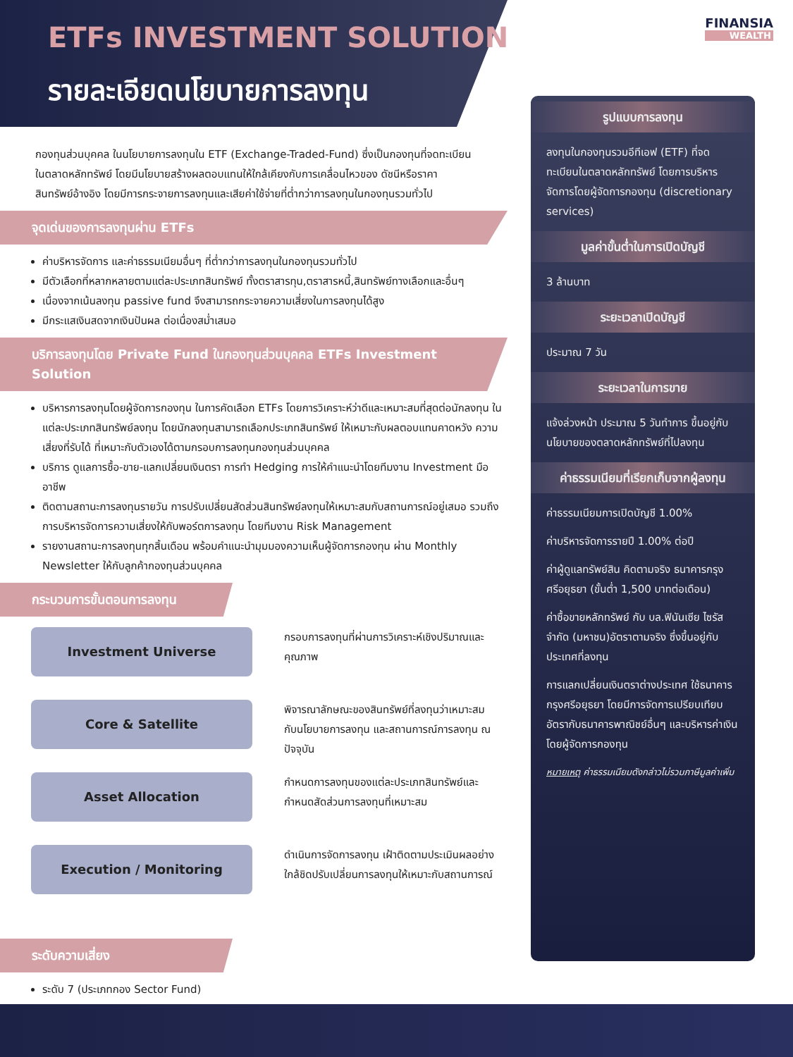ETFs INVESTMENT SOLUTION
รายละเอียดนโยบายการลงทุน
FINANSIA
WEALTH
กองทุนส่วนบุคคล ในนโยบายการลงทุนใน ETF (Exchange-Traded-Fund) ซึ่งเป็นกองทุนที่จดทะเบียนในตลาดหลักทรัพย์ โดยมีนโยบายสร้างผลตอบแทนให้ใกล้เคียงกับการเคลื่อนไหวของ ดัชนีหรือราคาสินทรัพย์อ้างอิง โดยมีการกระจายการลงทุนและเสียค่าใช้จ่ายที่ต่ำกว่าการลงทุนในกองทุนรวมทั่วไป
จุดเด่นของการลงทุนผ่าน ETFs
ค่าบริหารจัดการ และค่าธรรมเนียมอื่นๆ ที่ต่ำกว่าการลงทุนในกองทุนรวมทั่วไป
มีตัวเลือกที่หลากหลายตามแต่ละประเภทสินทรัพย์ ทั้งตราสารทุน,ตราสารหนี้,สินทรัพย์ทางเลือกและอื่นๆ
เนื่องจากเน้นลงทุน passive fund จึงสามารถกระจายความเสี่ยงในการลงทุนได้สูง
มีกระแสเงินสดจากเงินปันผล ต่อเนื่องสม่ำเสมอ
บริการลงทุนโดย Private Fund ในกองทุนส่วนบุคคล ETFs Investment Solution
บริหารการลงทุนโดยผู้จัดการกองทุน ในการคัดเลือก ETFs โดยการวิเคราะห์ว่าดีและเหมาะสมที่สุดต่อนักลงทุน ในแต่ละประเภทสินทรัพย์ลงทุน โดยนักลงทุนสามารถเลือกประเภทสินทรัพย์ ให้เหมาะกับผลตอบแทนคาดหวัง ความเสี่ยงที่รับได้ ที่เหมาะกับตัวเองได้ตามกรอบการลงทุนกองทุนส่วนบุคคล
บริการ ดูแลการซื้อ-ขาย-แลกเปลี่ยนเงินตรา การทำ Hedging การให้คำแนะนำโดยทีมงาน Investment มืออาชีพ
ติดตามสถานะการลงทุนรายวัน การปรับเปลี่ยนสัดส่วนสินทรัพย์ลงทุนให้เหมาะสมกับสถานการณ์อยู่เสมอ รวมถึงการบริหารจัดการความเสี่ยงให้กับพอร์ตการลงทุน โดยทีมงาน Risk Management
รายงานสถานะการลงทุนทุกสิ้นเดือน พร้อมคำแนะนำมุมมองความเห็นผู้จัดการกองทุน ผ่าน Monthly Newsletter ให้กับลูกค้ากองทุนส่วนบุคคล
กระบวนการขั้นตอนการลงทุน
Investment Universe
Core & Satellite
Asset Allocation
Execution / Monitoring
กรอบการลงทุนที่ผ่านการวิเคราะห์เชิงปริมาณและคุณภาพ
พิจารณาลักษณะของสินทรัพย์ที่ลงทุนว่าเหมาะสมกับนโยบายการลงทุน และสถานการณ์การลงทุน ณ ปัจจุบัน
กำหนดการลงทุนของแต่ละประเภทสินทรัพย์และกำหนดสัดส่วนการลงทุนที่เหมาะสม
ดำเนินการจัดการลงทุน เฝ้าติดตามประเมินผลอย่างใกล้ชิดปรับเปลี่ยนการลงทุนให้เหมาะกับสถานการณ์
ระดับความเสี่ยง
ระดับ 7 (ประเภทกอง Sector Fund)
รูปแบบการลงทุน
ลงทุนในกองทุนรวมอีทีเอฟ (ETF) ที่จดทะเบียนในตลาดหลักทรัพย์ โดยการบริหารจัดการโดยผู้จัดการกองทุน (discretionary services)
มูลค่าขั้นต่ำในการเปิดบัญชี
3 ล้านบาท
ระยะเวลาเปิดบัญชี
ประมาณ 7 วัน
ระยะเวลาในการขาย
แจ้งล่วงหน้า ประมาณ 5 วันทำการ ขึ้นอยู่กับนโยบายของตลาดหลักทรัพย์ที่ไปลงทุน
ค่าธรรมเนียมที่เรียกเก็บจากผู้ลงทุน
ค่าธรรมเนียมการเปิดบัญชี 1.00%
ค่าบริหารจัดการรายปี 1.00% ต่อปี
ค่าผู้ดูแลทรัพย์สิน คิดตามจริง ธนาคารกรุงศรีอยุธยา (ขั้นต่ำ 1,500 บาทต่อเดือน)
ค่าซื้อขายหลักทรัพย์ กับ บล.ฟินันเซีย ไซรัส จำกัด (มหาชน)อัตราตามจริง ซึ่งขึ้นอยู่กับประเทศที่ลงทุน
การแลกเปลี่ยนเงินตราต่างประเทศ ใช้ธนาคารกรุงศรีอยุธยา โดยมีการจัดการเปรียบเทียบอัตรากับธนาคารพาณิชย์อื่นๆ และบริหารค่าเงินโดยผู้จัดการกองทุน
หมายเหตุ ค่าธรรมเนียมดังกล่าวไม่รวมภาษีมูลค่าเพิ่ม